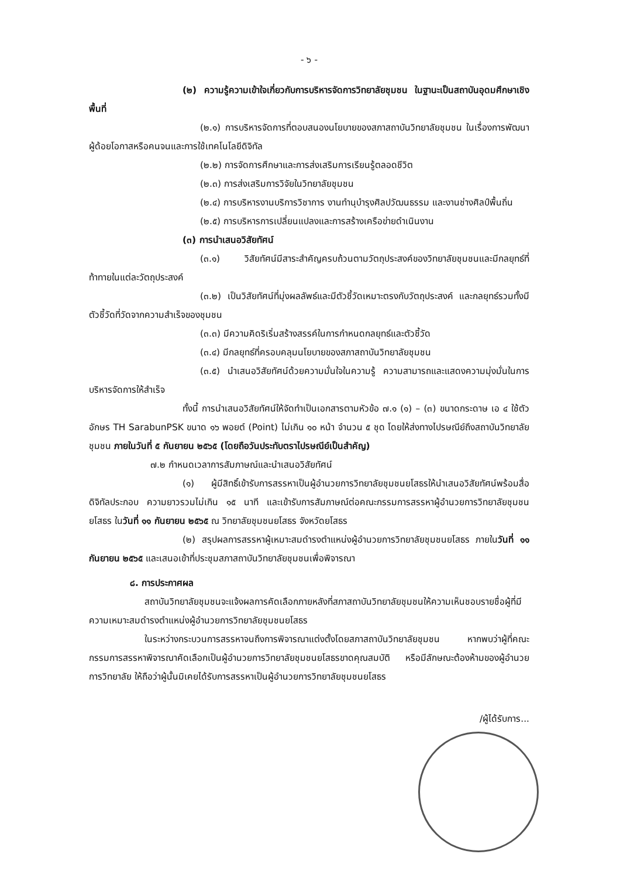- ๖ -
(๒) ความรู้ความเข้าใจเกี่ยวกับการบริหารจัดการวิทยาลัยชุมชน ในฐานะเป็นสถาบันอุดมศึกษาเชิงพื้นที่
(๒.๑) การบริหารจัดการที่ตอบสนองนโยบายของสภาสถาบันวิทยาลัยชุมชน ในเรื่องการพัฒนาผู้ด้อยโอกาสหรือคนจนและการใช้เทคโนโลยีดิจิทัล
(๒.๒) การจัดการศึกษาและการส่งเสริมการเรียนรู้ตลอดชีวิต
(๒.๓) การส่งเสริมการวิจัยในวิทยาลัยชุมชน
(๒.๔) การบริหารงานบริการวิชาการ งานทำนุบำรุงศิลปวัฒนธรรม และงานช่างศิลป์พื้นถิ่น
(๒.๕) การบริหารการเปลี่ยนแปลงและการสร้างเครือข่ายดำเนินงาน
(๓) การนำเสนอวิสัยทัศน์
(๓.๑) วิสัยทัศน์มีสาระสำคัญครบถ้วนตามวัตถุประสงค์ของวิทยาลัยชุมชนและมีกลยุทธ์ที่ท้าทายในแต่ละวัตถุประสงค์
(๓.๒) เป็นวิสัยทัศน์ที่มุ่งผลลัพธ์และมีตัวชี้วัดเหมาะตรงกับวัตถุประสงค์ และกลยุทธ์รวมทั้งมีตัวชี้วัดที่วัดจากความสำเร็จของชุมชน
(๓.๓) มีความคิดริเริ่มสร้างสรรค์ในการกำหนดกลยุทธ์และตัวชี้วัด
(๓.๔) มีกลยุทธ์ที่ครอบคลุมนโยบายของสภาสถาบันวิทยาลัยชุมชน
(๓.๕) นำเสนอวิสัยทัศน์ด้วยความมั่นใจในความรู้ ความสามารถและแสดงความมุ่งมั่นในการบริหารจัดการให้สำเร็จ
ทั้งนี้ การนำเสนอวิสัยทัศน์ให้จัดทำเป็นเอกสารตามหัวข้อ ๗.๑ (๑) – (๓) ขนาดกระดาษ เอ ๔ ใช้ตัวอักษร TH SarabunPSK ขนาด ๑๖ พอยต์ (Point) ไม่เกิน ๑๐ หน้า จำนวน ๕ ชุด โดยให้ส่งทางไปรษณีย์ถึงสถาบันวิทยาลัยชุมชน ภายในวันที่ ๕ กันยายน ๒๕๖๕ (โดยถือวันประทับตราไปรษณีย์เป็นสำคัญ)
๗.๒ กำหนดเวลาการสัมภาษณ์และนำเสนอวิสัยทัศน์
(๑) ผู้มีสิทธิ์เข้ารับการสรรหาเป็นผู้อำนวยการวิทยาลัยชุมชนยโสธรให้นำเสนอวิสัยทัศน์พร้อมสื่อดิจิทัลประกอบ ความยาวรวมไม่เกิน ๑๕ นาที และเข้ารับการสัมภาษณ์ต่อคณะกรรมการสรรหาผู้อำนวยการวิทยาลัยชุมชนยโสธร ในวันที่ ๑๑ กันยายน ๒๕๖๕ ณ วิทยาลัยชุมชนยโสธร จังหวัดยโสธร
(๒) สรุปผลการสรรหาผู้เหมาะสมดำรงตำแหน่งผู้อำนวยการวิทยาลัยชุมชนยโสธร ภายในวันที่ ๑๑ กันยายน ๒๕๖๕ และเสนอเข้าที่ประชุมสภาสถาบันวิทยาลัยชุมชนเพื่อพิจารณา
๘. การประกาศผล
สถาบันวิทยาลัยชุมชนจะแจ้งผลการคัดเลือกภายหลังที่สภาสถาบันวิทยาลัยชุมชนให้ความเห็นชอบรายชื่อผู้ที่มีความเหมาะสมดำรงตำแหน่งผู้อำนวยการวิทยาลัยชุมชนยโสธร
ในระหว่างกระบวนการสรรหาจนถึงการพิจารณาแต่งตั้งโดยสภาสถาบันวิทยาลัยชุมชน หากพบว่าผู้ที่คณะกรรมการสรรหาพิจารณาคัดเลือกเป็นผู้อำนวยการวิทยาลัยชุมชนยโสธรขาดคุณสมบัติ หรือมีลักษณะต้องห้ามของผู้อำนวยการวิทยาลัย ให้ถือว่าผู้นั้นมิเคยได้รับการสรรหาเป็นผู้อำนวยการวิทยาลัยชุมชนยโสธร
/ผู้ได้รับการ...